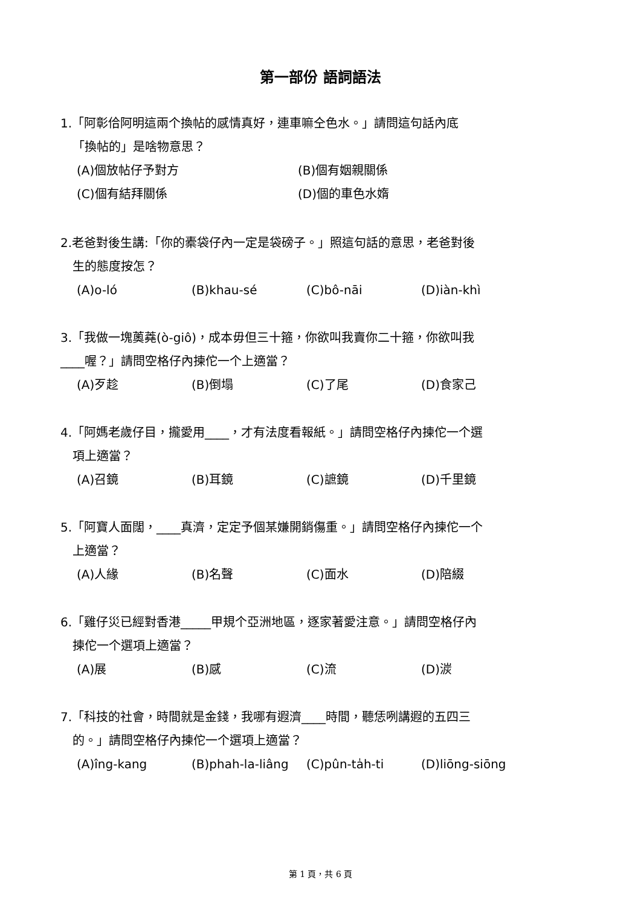第一部份 語詞語法
1.「阿彰佮阿明這兩个換帖的感情真好，連車嘛仝色水。」請問這句話內底
「換帖的」是啥物意思？
(A)個放帖仔予對方 (B)個有姻親關係
(C)個有結拜關係 (D)個的車色水媠
2.老爸對後生講:「你的橐袋仔內一定是袋磅子。」照這句話的意思，老爸對後
生的態度按怎？
(A)o-ló (B)khau-sé (C)bô-nāi (D)iàn-khì
3.「我做一塊薁蕘(ò-giô)，成本毋但三十箍，你欲叫我賣你二十箍，你欲叫我
____喔？」請問空格仔內揀佗一个上適當？
(A)歹趁 (B)倒塌 (C)了尾 (D)食家己
4.「阿媽老歲仔目，攏愛用____，才有法度看報紙。」請問空格仔內揀佗一个選
項上適當？
(A)召鏡 (B)耳鏡 (C)謶鏡 (D)千里鏡
5.「阿寶人面闊，____真濟，定定予個某嫌開銷傷重。」請問空格仔內揀佗一个
上適當？
(A)人緣 (B)名聲 (C)面水 (D)陪綴
6.「雞仔災已經對香港_____甲規个亞洲地區，逐家著愛注意。」請問空格仔內
揀佗一个選項上適當？
(A)展 (B)感 (C)流 (D)湠
7.「科技的社會，時間就是金錢，我哪有遐濟____時間，聽恁咧講遐的五四三
的。」請問空格仔內揀佗一个選項上適當？
(A)îng-kang (B)phah-la-liâng (C)pûn-ta̍h-ti (D)liōng-siōng
第 1 頁，共 6 頁